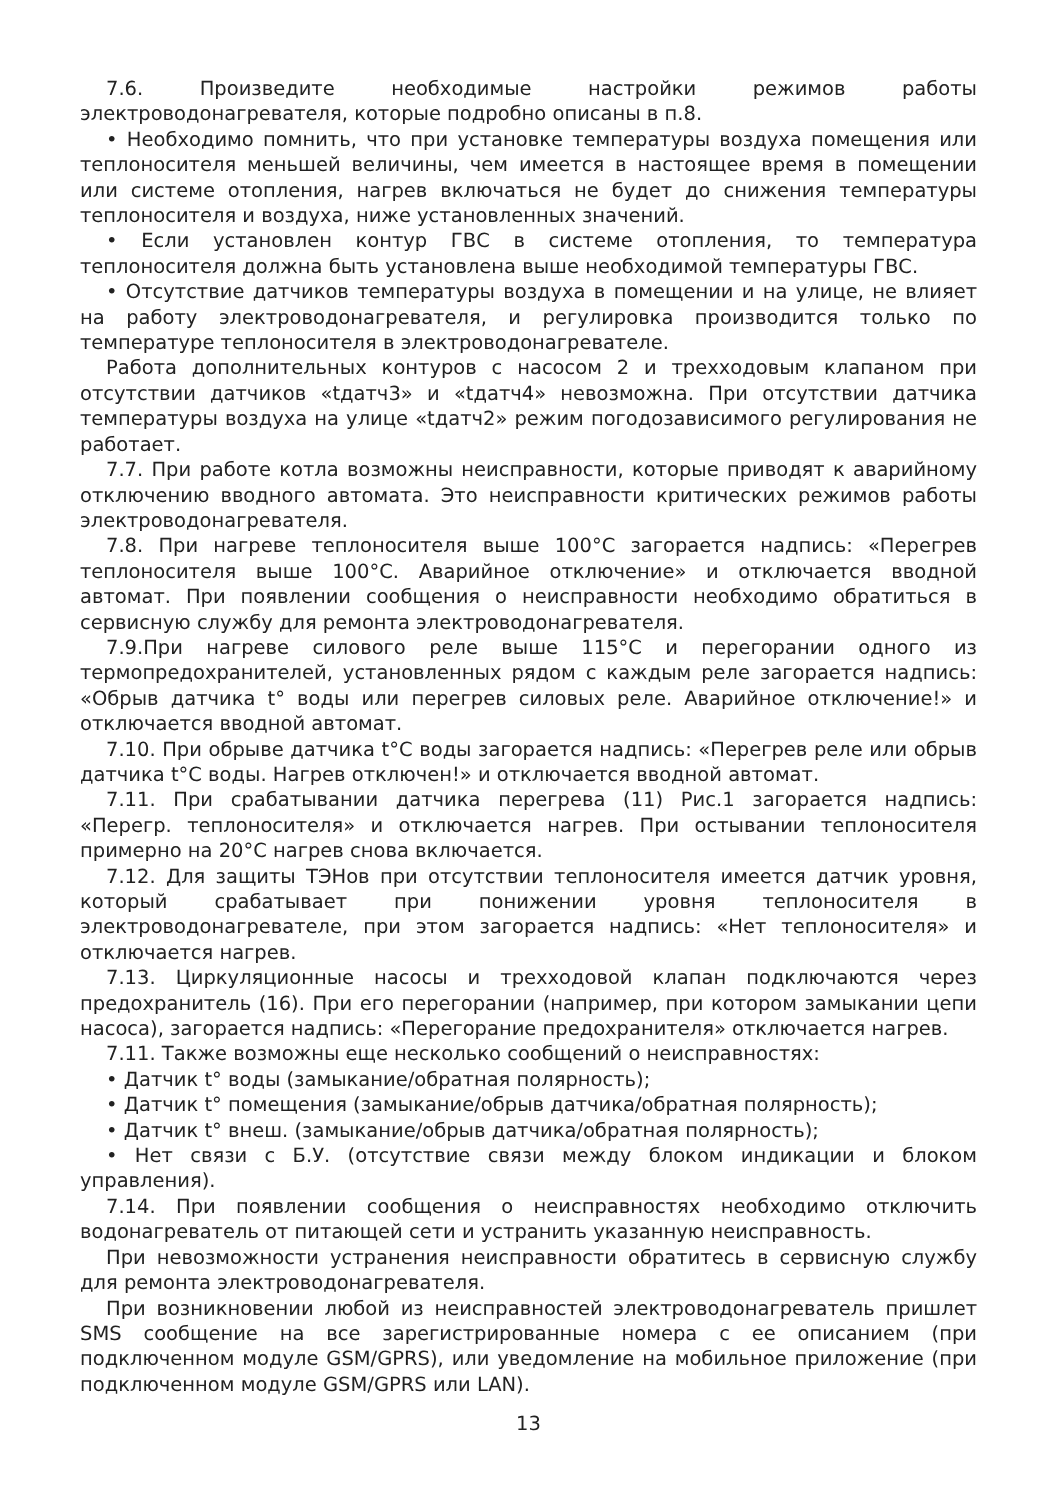7.6. Произведите необходимые настройки режимов работы электроводонагревателя, которые подробно описаны в п.8.
• Необходимо помнить, что при установке температуры воздуха помещения или теплоносителя меньшей величины, чем имеется в настоящее время в помещении или системе отопления, нагрев включаться не будет до снижения температуры теплоносителя и воздуха, ниже установленных значений.
• Если установлен контур ГВС в системе отопления, то температура теплоносителя должна быть установлена выше необходимой температуры ГВС.
• Отсутствие датчиков температуры воздуха в помещении и на улице, не влияет на работу электроводонагревателя, и регулировка производится только по температуре теплоносителя в электроводонагревателе.
Работа дополнительных контуров с насосом 2 и трехходовым клапаном при отсутствии датчиков «tдатч3» и «tдатч4» невозможна. При отсутствии датчика температуры воздуха на улице «tдатч2» режим погодозависимого регулирования не работает.
7.7. При работе котла возможны неисправности, которые приводят к аварийному отключению вводного автомата. Это неисправности критических режимов работы электроводонагревателя.
7.8. При нагреве теплоносителя выше 100°С загорается надпись: «Перегрев теплоносителя выше 100°С. Аварийное отключение» и отключается вводной автомат. При появлении сообщения о неисправности необходимо обратиться в сервисную службу для ремонта электроводонагревателя.
7.9.При нагреве силового реле выше 115°С и перегорании одного из термопредохранителей, установленных рядом с каждым реле загорается надпись: «Обрыв датчика t° воды или перегрев силовых реле. Аварийное отключение!» и отключается вводной автомат.
7.10. При обрыве датчика t°С воды загорается надпись: «Перегрев реле или обрыв датчика t°С воды. Нагрев отключен!» и отключается вводной автомат.
7.11. При срабатывании датчика перегрева (11) Рис.1 загорается надпись: «Перегр. теплоносителя» и отключается нагрев. При остывании теплоносителя примерно на 20°С нагрев снова включается.
7.12. Для защиты ТЭНов при отсутствии теплоносителя имеется датчик уровня, который срабатывает при понижении уровня теплоносителя в электроводонагревателе, при этом загорается надпись: «Нет теплоносителя» и отключается нагрев.
7.13. Циркуляционные насосы и трехходовой клапан подключаются через предохранитель (16). При его перегорании (например, при котором замыкании цепи насоса), загорается надпись: «Перегорание предохранителя» отключается нагрев.
7.11. Также возможны еще несколько сообщений о неисправностях:
• Датчик t° воды (замыкание/обратная полярность);
• Датчик t° помещения (замыкание/обрыв датчика/обратная полярность);
• Датчик t° внеш. (замыкание/обрыв датчика/обратная полярность);
• Нет связи с Б.У. (отсутствие связи между блоком индикации и блоком управления).
7.14. При появлении сообщения о неисправностях необходимо отключить водонагреватель от питающей сети и устранить указанную неисправность.
При невозможности устранения неисправности обратитесь в сервисную службу для ремонта электроводонагревателя.
При возникновении любой из неисправностей электроводонагреватель пришлет SMS сообщение на все зарегистрированные номера с ее описанием (при подключенном модуле GSM/GPRS), или уведомление на мобильное приложение (при подключенном модуле GSM/GPRS или LAN).
13